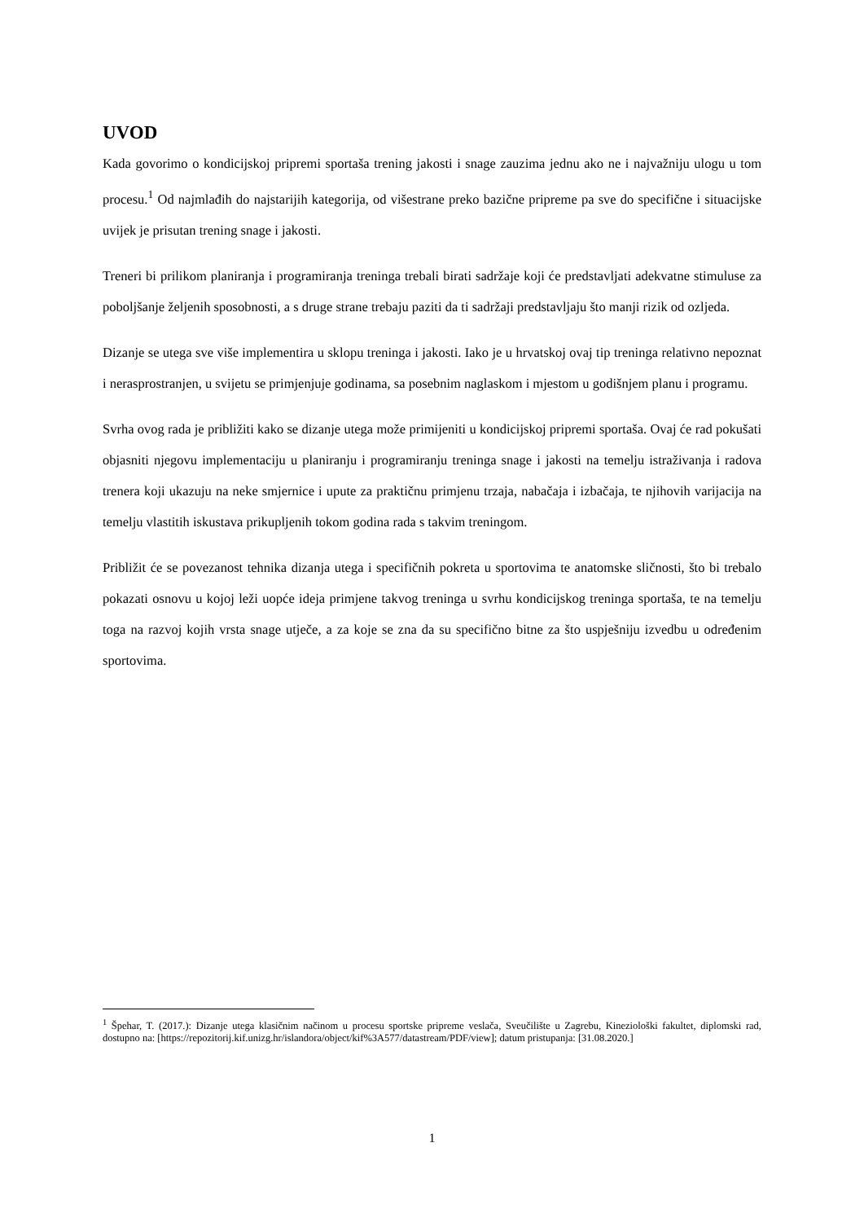UVOD
Kada govorimo o kondicijskoj pripremi sportaša trening jakosti i snage zauzima jednu ako ne i najvažniju ulogu u tom procesu.<sup>1</sup> Od najmlađih do najstarijih kategorija, od višestrane preko bazične pripreme pa sve do specifične i situacijske uvijek je prisutan trening snage i jakosti.
Treneri bi prilikom planiranja i programiranja treninga trebali birati sadržaje koji će predstavljati adekvatne stimuluse za poboljšanje željenih sposobnosti, a s druge strane trebaju paziti da ti sadržaji predstavljaju što manji rizik od ozljeda.
Dizanje se utega sve više implementira u sklopu treninga i jakosti. Iako je u hrvatskoj ovaj tip treninga relativno nepoznat i nerasprostranjen, u svijetu se primjenjuje godinama, sa posebnim naglaskom i mjestom u godišnjem planu i programu.
Svrha ovog rada je približiti kako se dizanje utega može primijeniti u kondicijskoj pripremi sportaša. Ovaj će rad pokušati objasniti njegovu implementaciju u planiranju i programiranju treninga snage i jakosti na temelju istraživanja i radova trenera koji ukazuju na neke smjernice i upute za praktičnu primjenu trzaja, nabačaja i izbačaja, te njihovih varijacija na temelju vlastitih iskustava prikupljenih tokom godina rada s takvim treningom.
Približit će se povezanost tehnika dizanja utega i specifičnih pokreta u sportovima te anatomske sličnosti, što bi trebalo pokazati osnovu u kojoj leži uopće ideja primjene takvog treninga u svrhu kondicijskog treninga sportaša, te na temelju toga na razvoj kojih vrsta snage utječe, a za koje se zna da su specifično bitne za što uspješniju izvedbu u određenim sportovima.
<sup>1</sup> Špehar, T. (2017.): Dizanje utega klasičnim načinom u procesu sportske pripreme veslača, Sveučilište u Zagrebu, Kineziološki fakultet, diplomski rad, dostupno na: [https://repozitorij.kif.unizg.hr/islandora/object/kif%3A577/datastream/PDF/view]; datum pristupanja: [31.08.2020.]
1